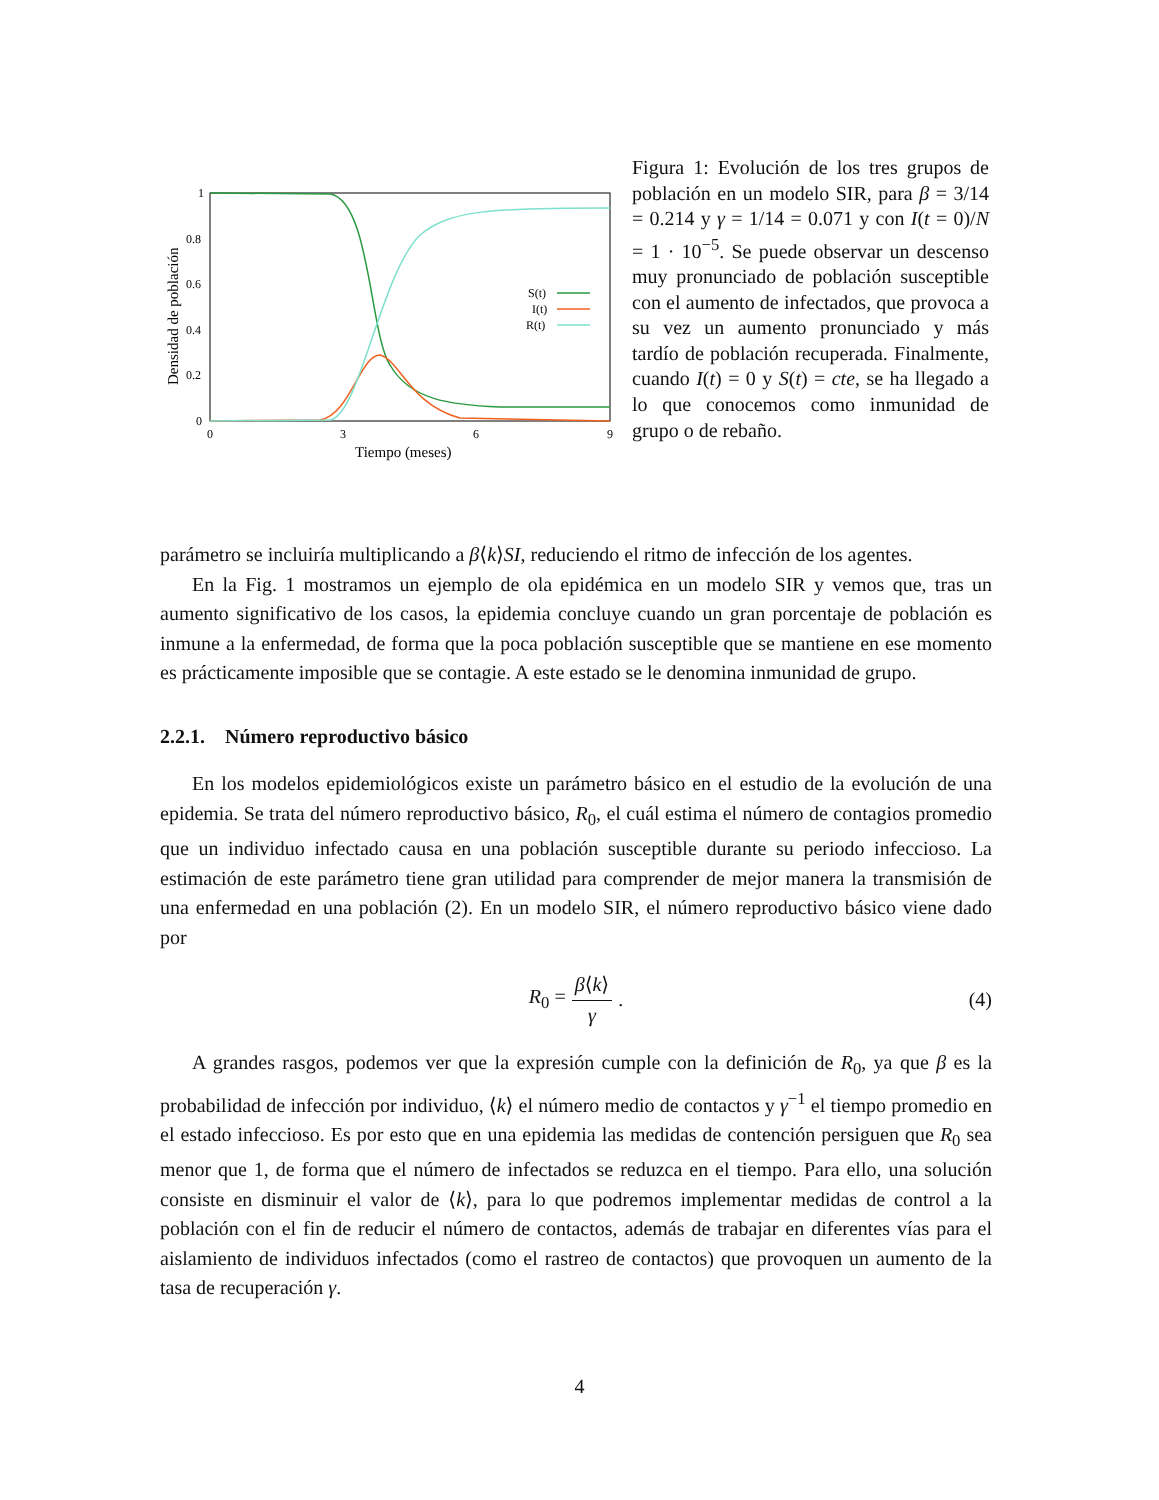1
0.8
0.6
0.4
0.2
0
0
3
6
9
Tiempo (meses)
Densidad de población
S(t)
I(t)
R(t)
Figura 1: Evolución de los tres grupos de población en un modelo SIR, para β = 3/14 = 0.214 y γ = 1/14 = 0.071 y con I(t = 0)/N = 1 · 10<sup>−5</sup>. Se puede observar un descenso muy pronunciado de población susceptible con el aumento de infectados, que provoca a su vez un aumento pronunciado y más tardío de población recuperada. Finalmente, cuando I(t) = 0 y S(t) = cte, se ha llegado a lo que conocemos como inmunidad de grupo o de rebaño.
parámetro se incluiría multiplicando a β⟨k⟩SI, reduciendo el ritmo de infección de los agentes.
En la Fig. 1 mostramos un ejemplo de ola epidémica en un modelo SIR y vemos que, tras un aumento significativo de los casos, la epidemia concluye cuando un gran porcentaje de población es inmune a la enfermedad, de forma que la poca población susceptible que se mantiene en ese momento es prácticamente imposible que se contagie. A este estado se le denomina inmunidad de grupo.
2.2.1. Número reproductivo básico
En los modelos epidemiológicos existe un parámetro básico en el estudio de la evolución de una epidemia. Se trata del número reproductivo básico, R<sub>0</sub>, el cuál estima el número de contagios promedio que un individuo infectado causa en una población susceptible durante su periodo infeccioso. La estimación de este parámetro tiene gran utilidad para comprender de mejor manera la transmisión de una enfermedad en una población (2). En un modelo SIR, el número reproductivo básico viene dado por
R<sub>0</sub> = β⟨k⟩ γ. (4)
A grandes rasgos, podemos ver que la expresión cumple con la definición de R<sub>0</sub>, ya que β es la probabilidad de infección por individuo, ⟨k⟩ el número medio de contactos y γ<sup>−1</sup> el tiempo promedio en el estado infeccioso. Es por esto que en una epidemia las medidas de contención persiguen que R<sub>0</sub> sea menor que 1, de forma que el número de infectados se reduzca en el tiempo. Para ello, una solución consiste en disminuir el valor de ⟨k⟩, para lo que podremos implementar medidas de control a la población con el fin de reducir el número de contactos, además de trabajar en diferentes vías para el aislamiento de individuos infectados (como el rastreo de contactos) que provoquen un aumento de la tasa de recuperación γ.
4